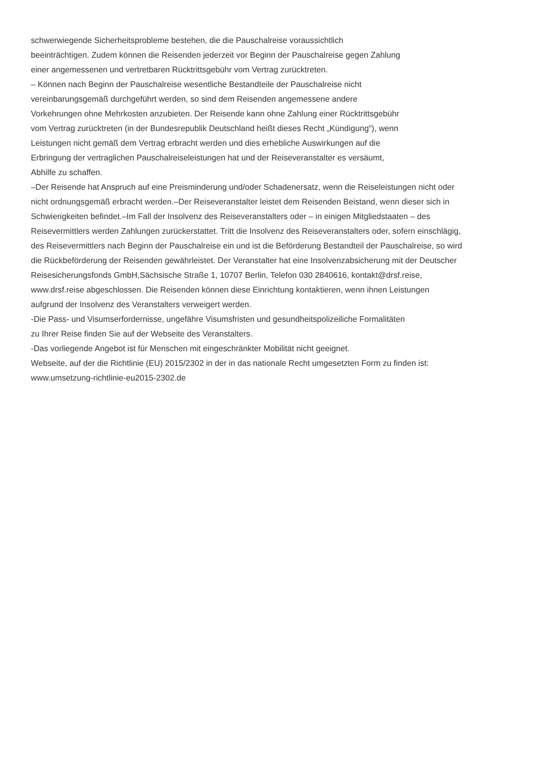schwerwiegende Sicherheitsprobleme bestehen, die die Pauschalreise voraussichtlich
beeinträchtigen. Zudem können die Reisenden jederzeit vor Beginn der Pauschalreise gegen Zahlung
einer angemessenen und vertretbaren Rücktrittsgebühr vom Vertrag zurücktreten.
– Können nach Beginn der Pauschalreise wesentliche Bestandteile der Pauschalreise nicht
vereinbarungsgemäß durchgeführt werden, so sind dem Reisenden angemessene andere
Vorkehrungen ohne Mehrkosten anzubieten. Der Reisende kann ohne Zahlung einer Rücktrittsgebühr
vom Vertrag zurücktreten (in der Bundesrepublik Deutschland heißt dieses Recht „Kündigung“), wenn
Leistungen nicht gemäß dem Vertrag erbracht werden und dies erhebliche Auswirkungen auf die
Erbringung der vertraglichen Pauschalreiseleistungen hat und der Reiseveranstalter es versäumt,
Abhilfe zu schaffen.
–Der Reisende hat Anspruch auf eine Preisminderung und/oder Schadenersatz, wenn die Reiseleistungen nicht oder
nicht ordnungsgemäß erbracht werden.–Der Reiseveranstalter leistet dem Reisenden Beistand, wenn dieser sich in
Schwierigkeiten befindet.–Im Fall der Insolvenz des Reiseveranstalters oder – in einigen Mitgliedstaaten – des
Reisevermittlers werden Zahlungen zurückerstattet. Tritt die Insolvenz des Reiseveranstalters oder, sofern einschlägig,
des Reisevermittlers nach Beginn der Pauschalreise ein und ist die Beförderung Bestandteil der Pauschalreise, so wird
die Rückbeförderung der Reisenden gewährleistet. Der Veranstalter hat eine Insolvenzabsicherung mit der Deutscher
Reisesicherungsfonds GmbH,Sächsische Straße 1, 10707 Berlin, Telefon 030 2840616, kontakt@drsf.reise,
www.drsf.reise abgeschlossen. Die Reisenden können diese Einrichtung kontaktieren, wenn ihnen Leistungen
aufgrund der Insolvenz des Veranstalters verweigert werden.
-Die Pass- und Visumserfordernisse, ungefähre Visumsfristen und gesundheitspolizeiliche Formalitäten
zu Ihrer Reise finden Sie auf der Webseite des Veranstalters.
-Das vorliegende Angebot ist für Menschen mit eingeschränkter Mobilität nicht geeignet.
Webseite, auf der die Richtlinie (EU) 2015/2302 in der in das nationale Recht umgesetzten Form zu finden ist:
www.umsetzung-richtlinie-eu2015-2302.de